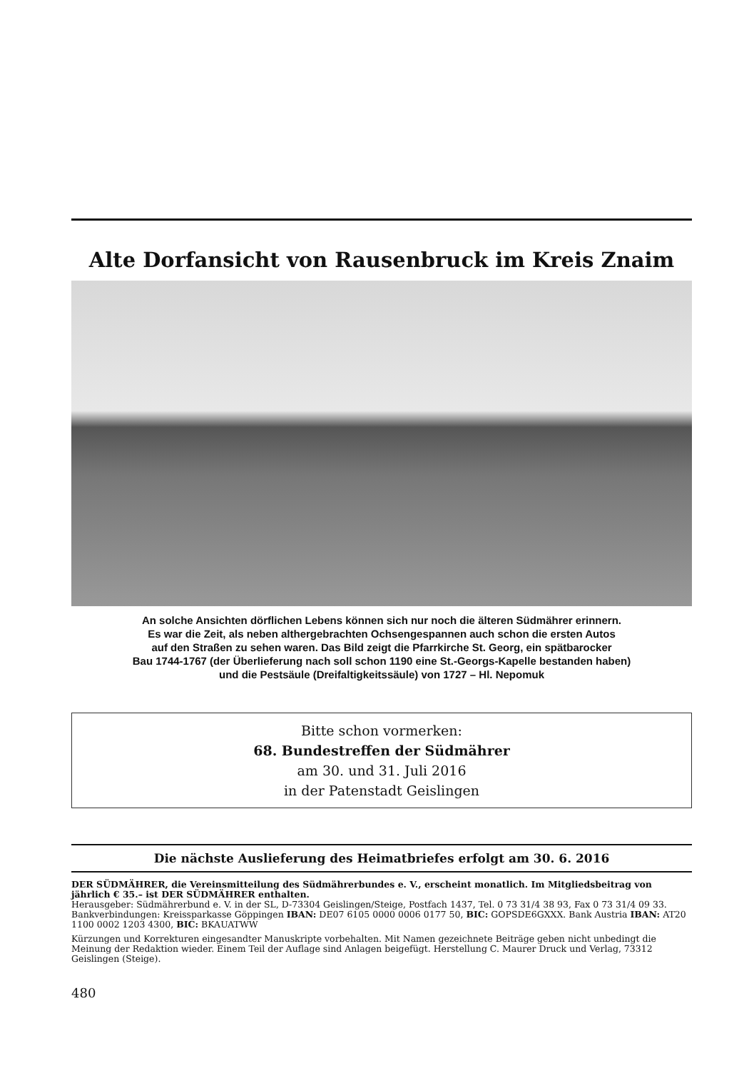Alte Dorfansicht von Rausenbruck im Kreis Znaim
An solche Ansichten dörflichen Lebens können sich nur noch die älteren Südmährer erinnern.
Es war die Zeit, als neben althergebrachten Ochsengespannen auch schon die ersten Autos
auf den Straßen zu sehen waren. Das Bild zeigt die Pfarrkirche St. Georg, ein spätbarocker
Bau 1744-1767 (der Überlieferung nach soll schon 1190 eine St.-Georgs-Kapelle bestanden haben)
und die Pestsäule (Dreifaltigkeitssäule) von 1727 – Hl. Nepomuk
Bitte schon vormerken:
68. Bundestreffen der Südmährer
am 30. und 31. Juli 2016
in der Patenstadt Geislingen
Die nächste Auslieferung des Heimatbriefes erfolgt am 30. 6. 2016
DER SÜDMÄHRER, die Vereinsmitteilung des Südmährerbundes e. V., erscheint monatlich. Im Mitgliedsbeitrag von jährlich € 35.– ist DER SÜDMÄHRER enthalten.
Herausgeber: Südmährerbund e. V. in der SL, D-73304 Geislingen/Steige, Postfach 1437, Tel. 0 73 31/4 38 93, Fax 0 73 31/4 09 33.
Bankverbindungen: Kreissparkasse Göppingen IBAN: DE07 6105 0000 0006 0177 50, BIC: GOPSDE6GXXX. Bank Austria IBAN: AT20 1100 0002 1203 4300, BIC: BKAUATWW
Kürzungen und Korrekturen eingesandter Manuskripte vorbehalten. Mit Namen gezeichnete Beiträge geben nicht unbedingt die Meinung der Redaktion wieder. Einem Teil der Auflage sind Anlagen beigefügt. Herstellung C. Maurer Druck und Verlag, 73312 Geislingen (Steige).
480